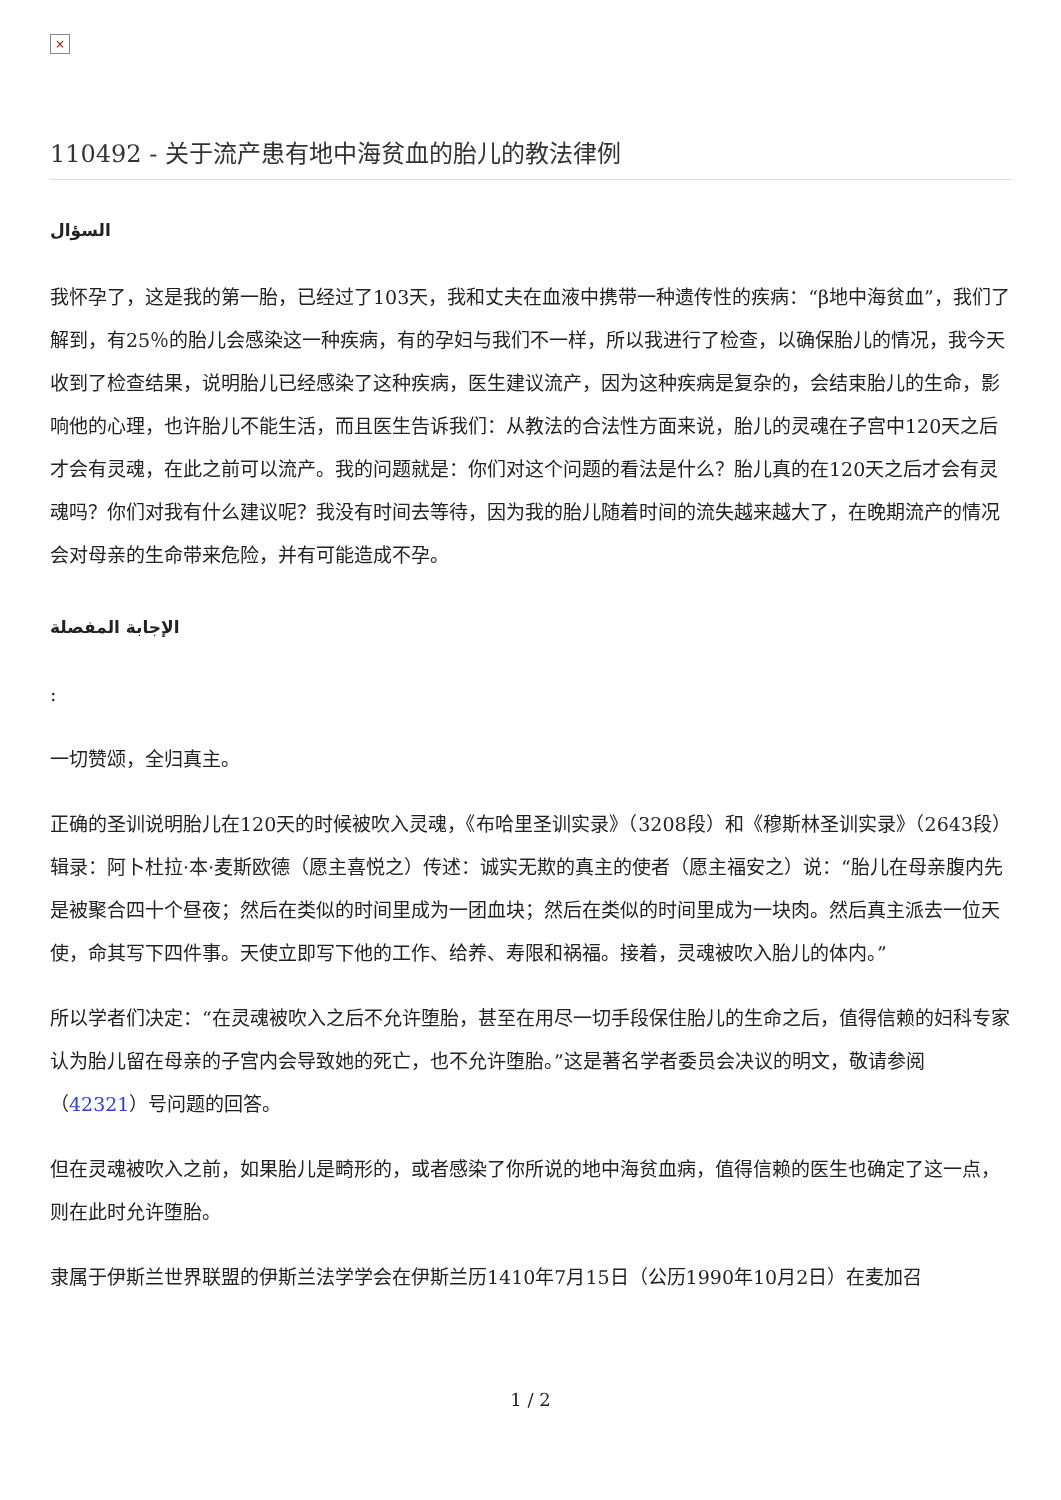×
110492 - 关于流产患有地中海贫血的胎儿的教法律例
السؤال
我怀孕了，这是我的第一胎，已经过了103天，我和丈夫在血液中携带一种遗传性的疾病：“β地中海贫血”，我们了解到，有25％的胎儿会感染这一种疾病，有的孕妇与我们不一样，所以我进行了检查，以确保胎儿的情况，我今天收到了检查结果，说明胎儿已经感染了这种疾病，医生建议流产，因为这种疾病是复杂的，会结束胎儿的生命，影响他的心理，也许胎儿不能生活，而且医生告诉我们：从教法的合法性方面来说，胎儿的灵魂在子宫中120天之后才会有灵魂，在此之前可以流产。我的问题就是：你们对这个问题的看法是什么？胎儿真的在120天之后才会有灵魂吗？你们对我有什么建议呢？我没有时间去等待，因为我的胎儿随着时间的流失越来越大了，在晚期流产的情况会对母亲的生命带来危险，并有可能造成不孕。
الإجابة المفصلة
:
一切赞颂，全归真主。
正确的圣训说明胎儿在120天的时候被吹入灵魂，《布哈里圣训实录》（3208段）和《穆斯林圣训实录》（2643段）辑录：阿卜杜拉·本·麦斯欧德（愿主喜悦之）传述：诚实无欺的真主的使者（愿主福安之）说：“胎儿在母亲腹内先是被聚合四十个昼夜；然后在类似的时间里成为一团血块；然后在类似的时间里成为一块肉。然后真主派去一位天使，命其写下四件事。天使立即写下他的工作、给养、寿限和祸福。接着，灵魂被吹入胎儿的体内。”
所以学者们决定：“在灵魂被吹入之后不允许堕胎，甚至在用尽一切手段保住胎儿的生命之后，值得信赖的妇科专家认为胎儿留在母亲的子宫内会导致她的死亡，也不允许堕胎。”这是著名学者委员会决议的明文，敬请参阅（42321）号问题的回答。
但在灵魂被吹入之前，如果胎儿是畸形的，或者感染了你所说的地中海贫血病，值得信赖的医生也确定了这一点，则在此时允许堕胎。
隶属于伊斯兰世界联盟的伊斯兰法学学会在伊斯兰历1410年7月15日（公历1990年10月2日）在麦加召
1 / 2